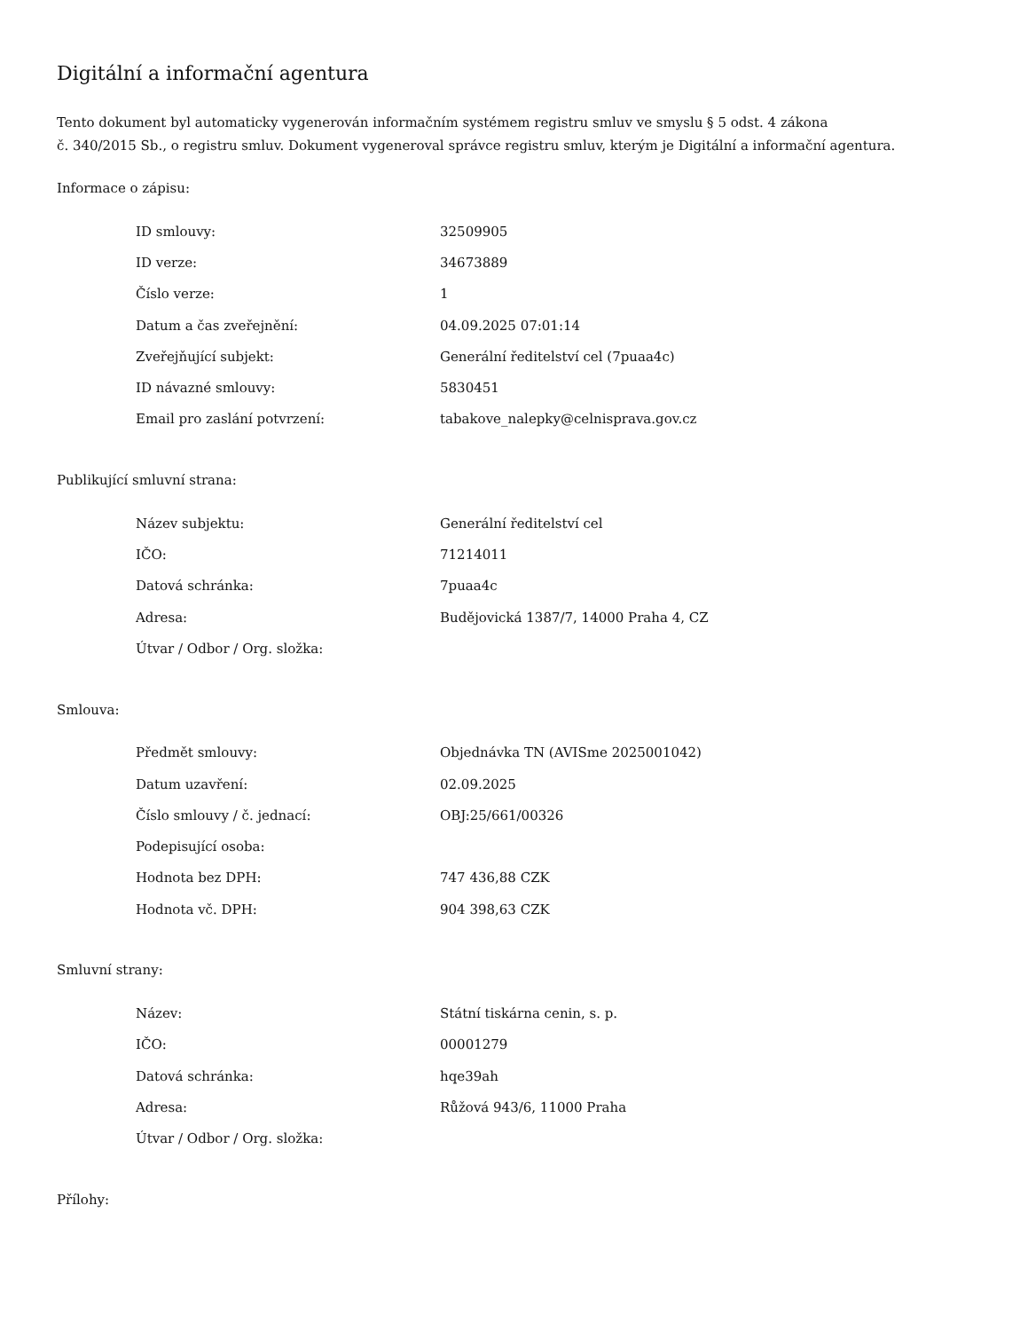Digitální a informační agentura
Tento dokument byl automaticky vygenerován informačním systémem registru smluv ve smyslu § 5 odst. 4 zákona
č. 340/2015 Sb., o registru smluv. Dokument vygeneroval správce registru smluv, kterým je Digitální a informační agentura.
Informace o zápisu:
| ID smlouvy: | 32509905 |
| ID verze: | 34673889 |
| Číslo verze: | 1 |
| Datum a čas zveřejnění: | 04.09.2025 07:01:14 |
| Zveřejňující subjekt: | Generální ředitelství cel (7puaa4c) |
| ID návazné smlouvy: | 5830451 |
| Email pro zaslání potvrzení: | tabakove_nalepky@celnisprava.gov.cz |
Publikující smluvní strana:
| Název subjektu: | Generální ředitelství cel |
| IČO: | 71214011 |
| Datová schránka: | 7puaa4c |
| Adresa: | Budějovická 1387/7, 14000 Praha 4, CZ |
| Útvar / Odbor / Org. složka: | |
Smlouva:
| Předmět smlouvy: | Objednávka TN (AVISme 2025001042) |
| Datum uzavření: | 02.09.2025 |
| Číslo smlouvy / č. jednací: | OBJ:25/661/00326 |
| Podepisující osoba: | |
| Hodnota bez DPH: | 747 436,88 CZK |
| Hodnota vč. DPH: | 904 398,63 CZK |
Smluvní strany:
| Název: | Státní tiskárna cenin, s. p. |
| IČO: | 00001279 |
| Datová schránka: | hqe39ah |
| Adresa: | Růžová 943/6, 11000 Praha |
| Útvar / Odbor / Org. složka: | |
Přílohy: